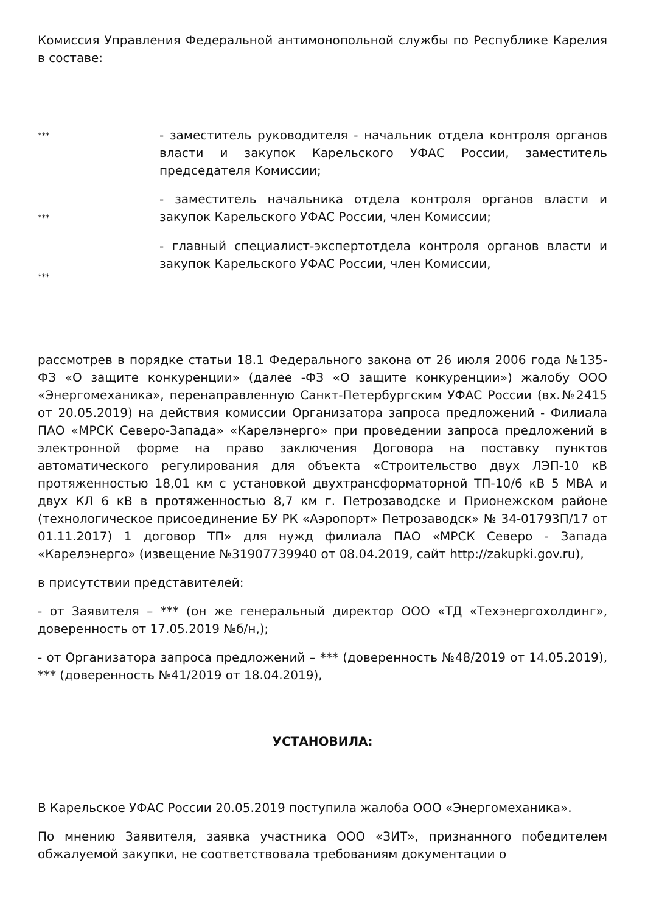Комиссия Управления Федеральной антимонопольной службы по Республике Карелия в составе:
***
- заместитель руководителя - начальник отдела контроля органов власти и закупок Карельского УФАС России, заместитель председателя Комиссии;
***
- заместитель начальника отдела контроля органов власти и закупок Карельского УФАС России, член Комиссии;
***
- главный специалист-экспертотдела контроля органов власти и закупок Карельского УФАС России, член Комиссии,
рассмотрев в порядке статьи 18.1 Федерального закона от 26 июля 2006 года №135-ФЗ «О защите конкуренции» (далее -ФЗ «О защите конкуренции») жалобу ООО «Энергомеханика», перенаправленную Санкт-Петербургским УФАС России (вх.№2415 от 20.05.2019) на действия комиссии Организатора запроса предложений - Филиала ПАО «МРСК Северо-Запада» «Карелэнерго» при проведении запроса предложений в электронной форме на право заключения Договора на поставку пунктов автоматического регулирования для объекта «Строительство двух ЛЭП-10 кВ протяженностью 18,01 км с установкой двухтрансформаторной ТП-10/6 кВ 5 МВА и двух КЛ 6 кВ в протяженностью 8,7 км г. Петрозаводске и Прионежском районе (технологическое присоединение БУ РК «Аэропорт» Петрозаводск» № 34-01793П/17 от 01.11.2017) 1 договор ТП» для нужд филиала ПАО «МРСК Северо - Запада «Карелэнерго» (извещение №31907739940 от 08.04.2019, сайт http://zakupki.gov.ru),
в присутствии представителей:
- от Заявителя – *** (он же генеральный директор ООО «ТД «Техэнергохолдинг», доверенность от 17.05.2019 №б/н,);
- от Организатора запроса предложений – *** (доверенность №48/2019 от 14.05.2019), *** (доверенность №41/2019 от 18.04.2019),
УСТАНОВИЛА:
В Карельское УФАС России 20.05.2019 поступила жалоба ООО «Энергомеханика».
По мнению Заявителя, заявка участника ООО «ЗИТ», признанного победителем обжалуемой закупки, не соответствовала требованиям документации о